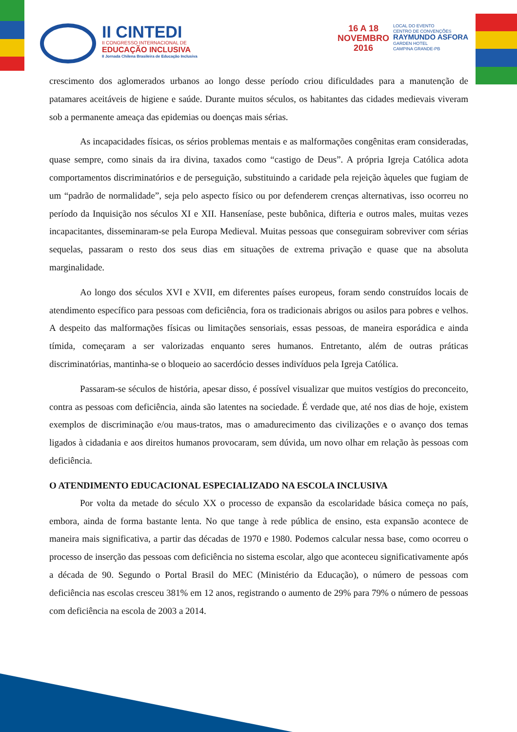II CINTEDI
II CONGRESSO INTERNACIONAL DE
EDUCAÇÃO INCLUSIVA
II Jornada Chilena Brasileira de Educação Inclusiva
16 A 18
NOVEMBRO
2016
LOCAL DO EVENTO
CENTRO DE CONVENÇÕES
RAYMUNDO ASFORA
GARDEN HOTEL
CAMPINA GRANDE-PB
crescimento dos aglomerados urbanos ao longo desse período criou dificuldades para a manutenção de patamares aceitáveis de higiene e saúde. Durante muitos séculos, os habitantes das cidades medievais viveram sob a permanente ameaça das epidemias ou doenças mais sérias.
As incapacidades físicas, os sérios problemas mentais e as malformações congênitas eram consideradas, quase sempre, como sinais da ira divina, taxados como “castigo de Deus”. A própria Igreja Católica adota comportamentos discriminatórios e de perseguição, substituindo a caridade pela rejeição àqueles que fugiam de um “padrão de normalidade”, seja pelo aspecto físico ou por defenderem crenças alternativas, isso ocorreu no período da Inquisição nos séculos XI e XII. Hanseníase, peste bubônica, difteria e outros males, muitas vezes incapacitantes, disseminaram-se pela Europa Medieval. Muitas pessoas que conseguiram sobreviver com sérias sequelas, passaram o resto dos seus dias em situações de extrema privação e quase que na absoluta marginalidade.
Ao longo dos séculos XVI e XVII, em diferentes países europeus, foram sendo construídos locais de atendimento específico para pessoas com deficiência, fora os tradicionais abrigos ou asilos para pobres e velhos. A despeito das malformações físicas ou limitações sensoriais, essas pessoas, de maneira esporádica e ainda tímida, começaram a ser valorizadas enquanto seres humanos. Entretanto, além de outras práticas discriminatórias, mantinha-se o bloqueio ao sacerdócio desses indivíduos pela Igreja Católica.
Passaram-se séculos de história, apesar disso, é possível visualizar que muitos vestígios do preconceito, contra as pessoas com deficiência, ainda são latentes na sociedade. É verdade que, até nos dias de hoje, existem exemplos de discriminação e/ou maus-tratos, mas o amadurecimento das civilizações e o avanço dos temas ligados à cidadania e aos direitos humanos provocaram, sem dúvida, um novo olhar em relação às pessoas com deficiência.
O ATENDIMENTO EDUCACIONAL ESPECIALIZADO NA ESCOLA INCLUSIVA
Por volta da metade do século XX o processo de expansão da escolaridade básica começa no país, embora, ainda de forma bastante lenta. No que tange à rede pública de ensino, esta expansão acontece de maneira mais significativa, a partir das décadas de 1970 e 1980. Podemos calcular nessa base, como ocorreu o processo de inserção das pessoas com deficiência no sistema escolar, algo que aconteceu significativamente após a década de 90. Segundo o Portal Brasil do MEC (Ministério da Educação), o número de pessoas com deficiência nas escolas cresceu 381% em 12 anos, registrando o aumento de 29% para 79% o número de pessoas com deficiência na escola de 2003 a 2014.